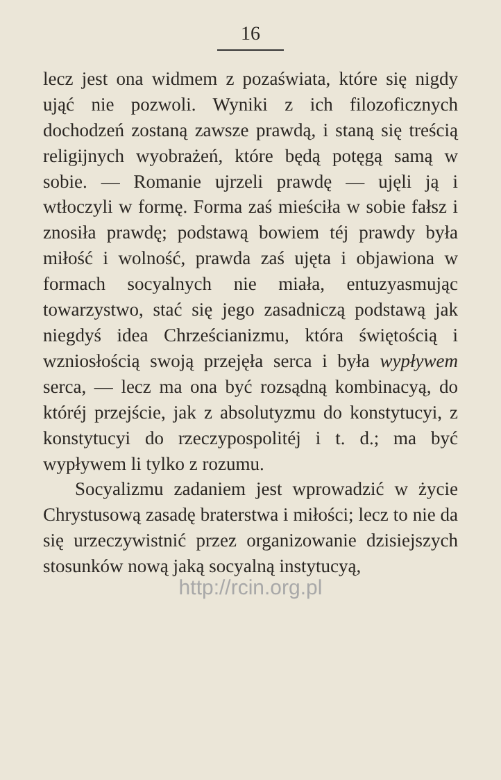16
lecz jest ona widmem z pozaświata, które się nigdy ująć nie pozwoli. Wyniki z ich filozoficznych dochodzeń zostaną zawsze prawdą, i staną się treścią religijnych wyobrażeń, które będą potęgą samą w sobie. — Romanie ujrzeli prawdę — ujęli ją i wtłoczyli w formę. Forma zaś mieściła w sobie fałsz i znosiła prawdę; podstawą bowiem téj prawdy była miłość i wolność, prawda zaś ujęta i objawiona w formach socyalnych nie miała, entuzyasmując towarzystwo, stać się jego zasadniczą podstawą jak niegdyś idea Chrześcianizmu, która świętością i wzniosłością swoją przejęła serca i była wypływem serca, — lecz ma ona być rozsądną kombinacyą, do któréj przejście, jak z absolutyzmu do konstytucyi, z konstytucyi do rzeczypospolitéj i t. d.; ma być wypływem li tylko z rozumu.
Socyalizmu zadaniem jest wprowadzić w życie Chrystusową zasadę braterstwa i miłości; lecz to nie da się urzeczywistnić przez organizowanie dzisiejszych stosunków nową jaką socyalną instytucyą,
http://rcin.org.pl